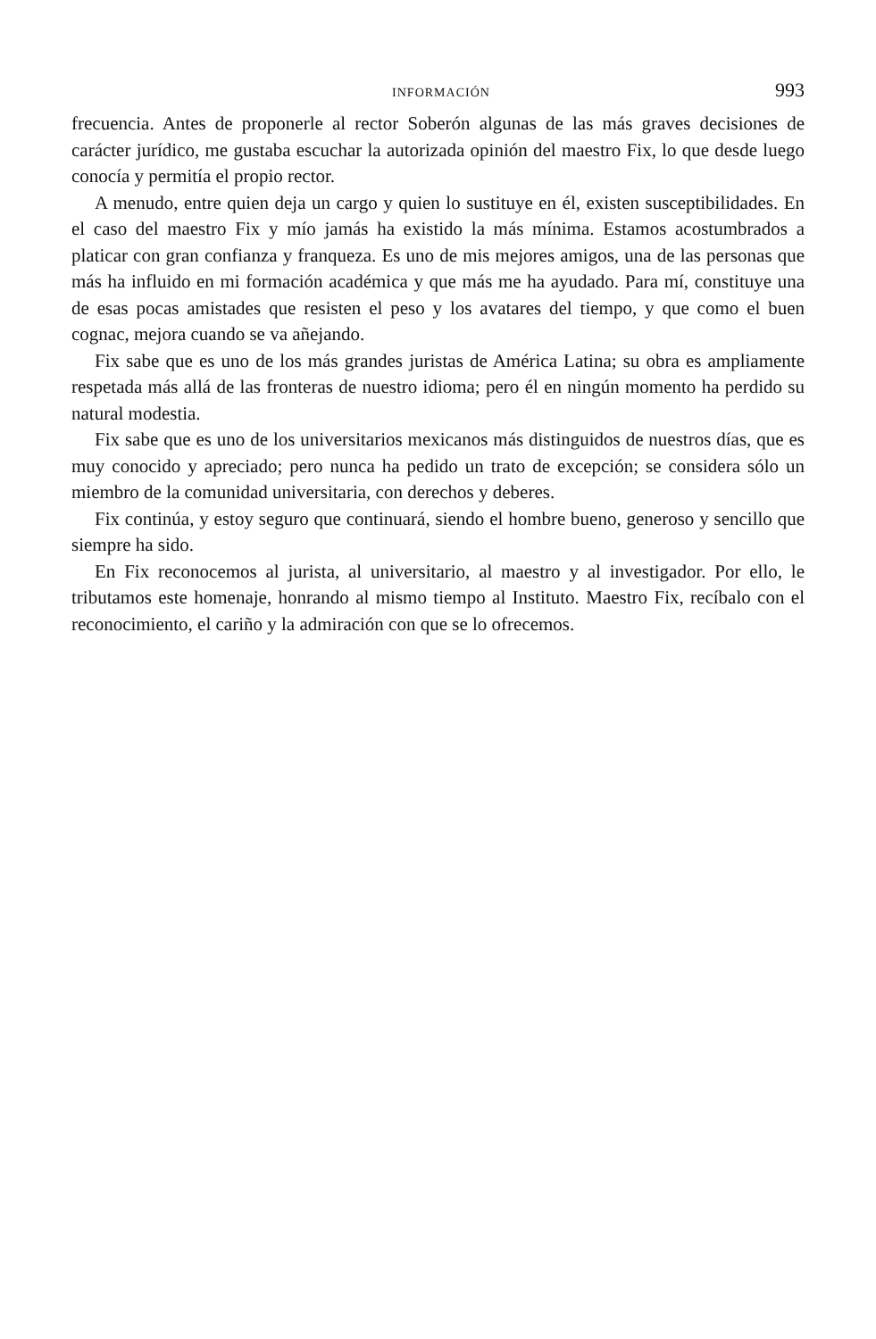INFORMACIÓN 993
frecuencia. Antes de proponerle al rector Soberón algunas de las más graves decisiones de carácter jurídico, me gustaba escuchar la autorizada opinión del maestro Fix, lo que desde luego conocía y permitía el propio rector.
A menudo, entre quien deja un cargo y quien lo sustituye en él, existen susceptibilidades. En el caso del maestro Fix y mío jamás ha existido la más mínima. Estamos acostumbrados a platicar con gran confianza y franqueza. Es uno de mis mejores amigos, una de las personas que más ha influido en mi formación académica y que más me ha ayudado. Para mí, constituye una de esas pocas amistades que resisten el peso y los avatares del tiempo, y que como el buen cognac, mejora cuando se va añejando.
Fix sabe que es uno de los más grandes juristas de América Latina; su obra es ampliamente respetada más allá de las fronteras de nuestro idioma; pero él en ningún momento ha perdido su natural modestia.
Fix sabe que es uno de los universitarios mexicanos más distinguidos de nuestros días, que es muy conocido y apreciado; pero nunca ha pedido un trato de excepción; se considera sólo un miembro de la comunidad universitaria, con derechos y deberes.
Fix continúa, y estoy seguro que continuará, siendo el hombre bueno, generoso y sencillo que siempre ha sido.
En Fix reconocemos al jurista, al universitario, al maestro y al investigador. Por ello, le tributamos este homenaje, honrando al mismo tiempo al Instituto. Maestro Fix, recíbalo con el reconocimiento, el cariño y la admiración con que se lo ofrecemos.